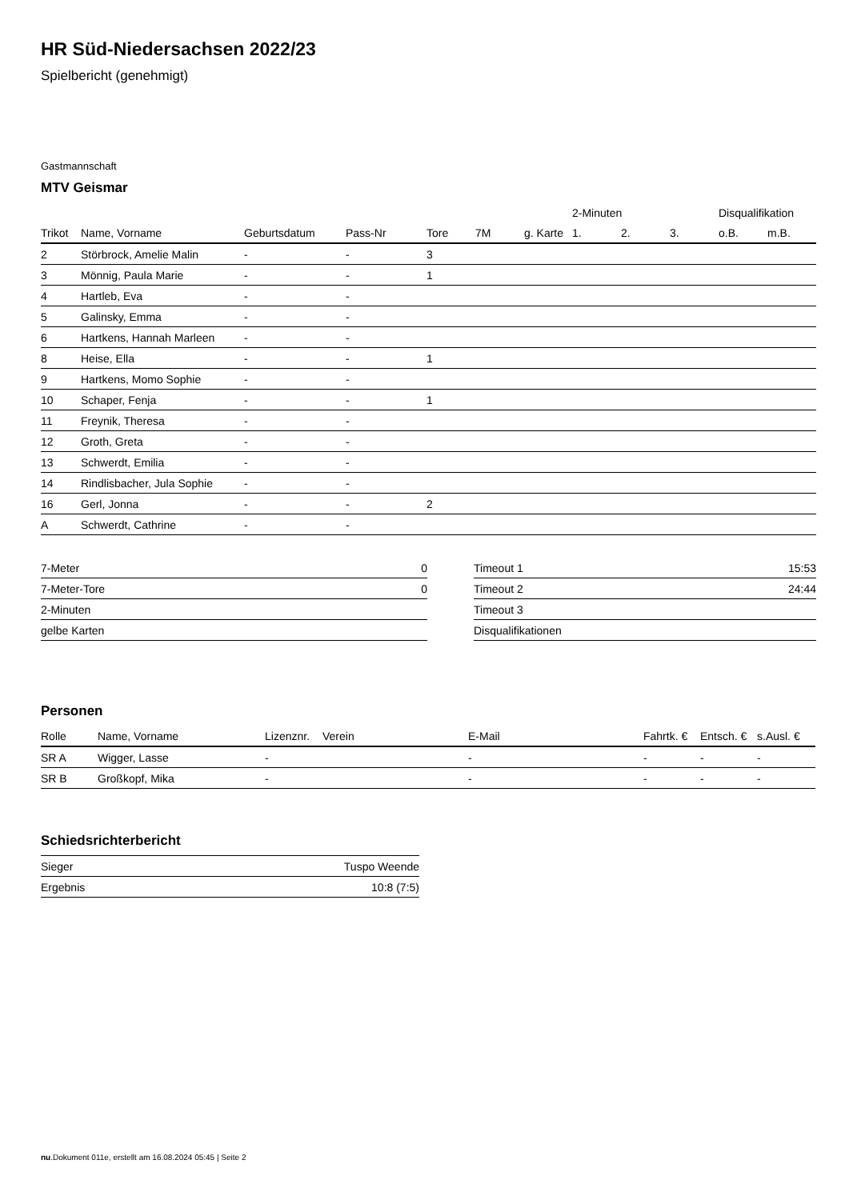HR Süd-Niedersachsen 2022/23
Spielbericht (genehmigt)
Gastmannschaft
MTV Geismar
| | | | | | | | 2-Minuten | | | Disqualifikation | |
| --- | --- | --- | --- | --- | --- | --- | --- | --- | --- | --- | --- |
| Trikot | Name, Vorname | Geburtsdatum | Pass-Nr | Tore | 7M | g. Karte | 1. | 2. | 3. | o.B. | m.B. |
| 2 | Störbrock, Amelie Malin | - | - | 3 | | | | | | | |
| 3 | Mönnig, Paula Marie | - | - | 1 | | | | | | | |
| 4 | Hartleb, Eva | - | - | | | | | | | | |
| 5 | Galinsky, Emma | - | - | | | | | | | | |
| 6 | Hartkens, Hannah Marleen | - | - | | | | | | | | |
| 8 | Heise, Ella | - | - | 1 | | | | | | | |
| 9 | Hartkens, Momo Sophie | - | - | | | | | | | | |
| 10 | Schaper, Fenja | - | - | 1 | | | | | | | |
| 11 | Freynik, Theresa | - | - | | | | | | | | |
| 12 | Groth, Greta | - | - | | | | | | | | |
| 13 | Schwerdt, Emilia | - | - | | | | | | | | |
| 14 | Rindlisbacher, Jula Sophie | - | - | | | | | | | | |
| 16 | Gerl, Jonna | - | - | 2 | | | | | | | |
| A | Schwerdt, Cathrine | - | - | | | | | | | | |
| 7-Meter | 0 |
| 7-Meter-Tore | 0 |
| 2-Minuten | |
| gelbe Karten | |
| Timeout 1 | 15:53 |
| Timeout 2 | 24:44 |
| Timeout 3 | |
| Disqualifikationen | |
Personen
| Rolle | Name, Vorname | Lizenznr. | Verein | E-Mail | Fahrtk. € | Entsch. € | s.Ausl. € |
| --- | --- | --- | --- | --- | --- | --- | --- |
| SR A | Wigger, Lasse | - | | - | - | - | - |
| SR B | Großkopf, Mika | - | | - | - | - | - |
Schiedsrichterbericht
| Sieger | Tuspo Weende |
| Ergebnis | 10:8 (7:5) |
nu.Dokument 011e, erstellt am 16.08.2024 05:45 | Seite 2